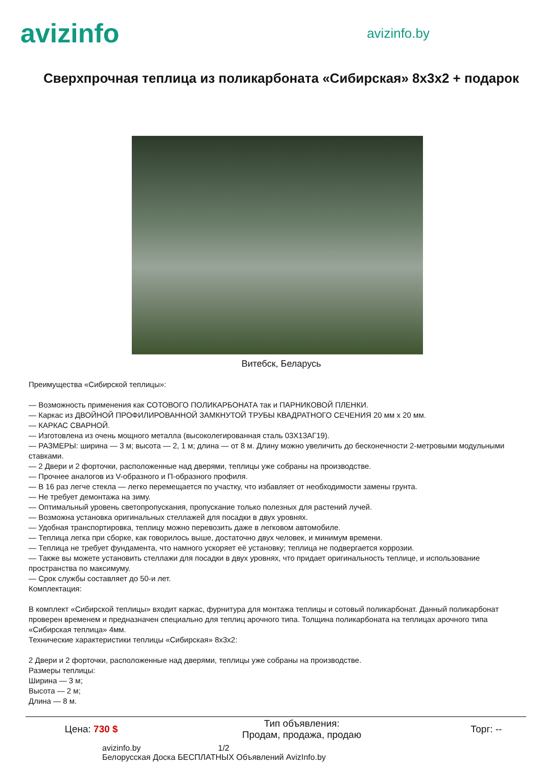avizinfo
avizinfo.by
Сверхпрочная теплица из поликарбоната «Сибирская» 8х3х2 + подарок
Витебск, Беларусь
Преимущества «Сибирской теплицы»:
— Возможность применения как СОТОВОГО ПОЛИКАРБОНАТА так и ПАРНИКОВОЙ ПЛЕНКИ.
— Каркас из ДВОЙНОЙ ПРОФИЛИРОВАННОЙ ЗАМКНУТОЙ ТРУБЫ КВАДРАТНОГО СЕЧЕНИЯ 20 мм х 20 мм.
— КАРКАС СВАРНОЙ.
— Изготовлена из очень мощного металла (высоколегированная сталь 03Х13АГ19).
— РАЗМЕРЫ: ширина — 3 м; высота — 2, 1 м; длина — от 8 м. Длину можно увеличить до бесконечности 2-метровыми модульными ставками.
— 2 Двери и 2 форточки, расположенные над дверями, теплицы уже собраны на производстве.
— Прочнее аналогов из V-образного и П-образного профиля.
— В 16 раз легче стекла — легко перемещается по участку, что избавляет от необходимости замены грунта.
— Не требует демонтажа на зиму.
— Оптимальный уровень светопропускания, пропускание только полезных для растений лучей.
— Возможна установка оригинальных стеллажей для посадки в двух уровнях.
— Удобная транспортировка, теплицу можно перевозить даже в легковом автомобиле.
— Теплица легка при сборке, как говорилось выше, достаточно двух человек, и минимум времени.
— Теплица не требует фундамента, что намного ускоряет её установку; теплица не подвергается коррозии.
— Также вы можете установить стеллажи для посадки в двух уровнях, что придает оригинальность теплице, и использование пространства по максимуму.
— Срок службы составляет до 50-и лет.
Комплектация:
В комплект «Сибирской теплицы» входит каркас, фурнитура для монтажа теплицы и сотовый поликарбонат. Данный поликарбонат проверен временем и предназначен специально для теплиц арочного типа. Толщина поликарбоната на теплицах арочного типа «Сибирская теплица» 4мм.
Технические характеристики теплицы «Сибирская» 8х3х2:
2 Двери и 2 форточки, расположенные над дверями, теплицы уже собраны на производстве.
Размеры теплицы:
Ширина — 3 м;
Высота — 2 м;
Длина — 8 м.
| Цена: 730 $ | Тип объявления: Продам, продажа, продаю | Торг: -- |
avizinfo.by 1/2
Белорусская Доска БЕСПЛАТНЫХ Объявлений AvizInfo.by